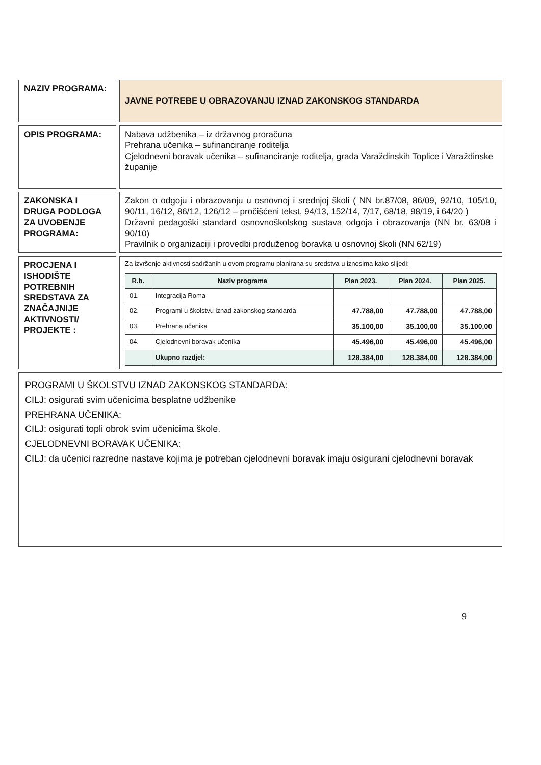| NAZIV PROGRAMA: | JAVNE POTREBE U OBRAZOVANJU IZNAD ZAKONSKOG STANDARDA |
| OPIS PROGRAMA: | Nabava udžbenika – iz državnog proračuna Prehrana učenika – sufinanciranje roditelja Cjelodnevni boravak učenika – sufinanciranje roditelja, grada Varaždinskih Toplice i Varaždinske županije |
| ZAKONSKA I DRUGA PODLOGA ZA UVOĐENJE PROGRAMA: | Zakon o odgoju i obrazovanju u osnovnoj i srednjoj školi ( NN br.87/08, 86/09, 92/10, 105/10, 90/11, 16/12, 86/12, 126/12 – pročišćeni tekst, 94/13, 152/14, 7/17, 68/18, 98/19, i 64/20 ) Državni pedagoški standard osnovnoškolskog sustava odgoja i obrazovanja (NN br. 63/08 i 90/10) Pravilnik o organizaciji i provedbi produženog boravka u osnovnoj školi (NN 62/19) |
| PROCJENA I ISHODIŠTE POTREBNIH SREDSTAVA ZA ZNAČAJNIJE AKTIVNOSTI/ PROJEKTE : | Za izvršenje aktivnosti sadržanih u ovom programu planirana su sredstva u iznosima kako slijedi: / R.b. / Naziv programa / Plan 2023. / Plan 2024. / Plan 2025. / / --- / --- / --- / --- / --- / / 01. / Integracija Roma / / / / / 02. / Programi u školstvu iznad zakonskog standarda / 47.788,00 / 47.788,00 / 47.788,00 / / 03. / Prehrana učenika / 35.100,00 / 35.100,00 / 35.100,00 / / 04. / Cjelodnevni boravak učenika / 45.496,00 / 45.496,00 / 45.496,00 / / / Ukupno razdjel: / 128.384,00 / 128.384,00 / 128.384,00 / |
| PROGRAMI U ŠKOLSTVU IZNAD ZAKONSKOG STANDARDA: CILJ: osigurati svim učenicima besplatne udžbenike PREHRANA UČENIKA: CILJ: osigurati topli obrok svim učenicima škole. CJELODNEVNI BORAVAK UČENIKA: CILJ: da učenici razredne nastave kojima je potreban cjelodnevni boravak imaju osigurani cjelodnevni boravak | |
9